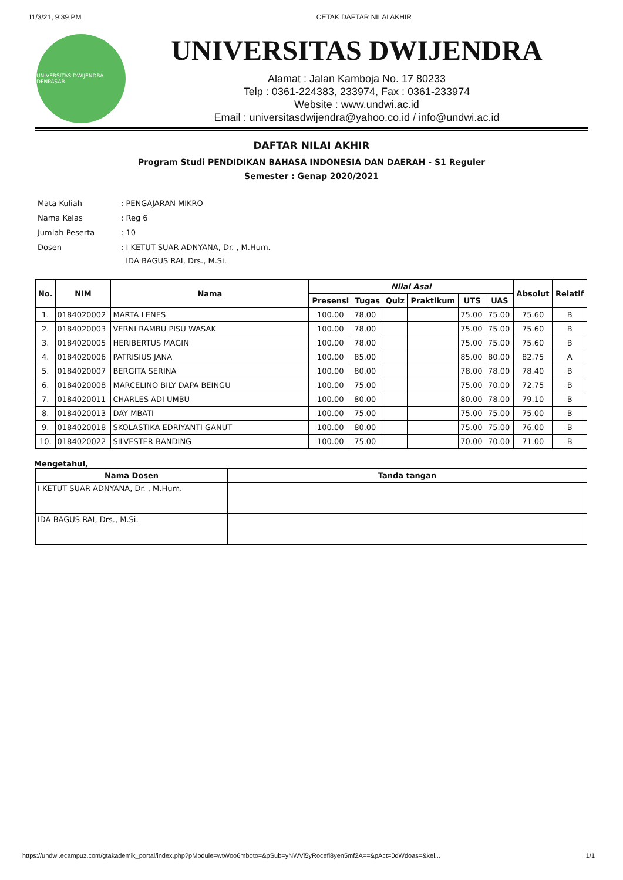11/3/21, 9:39 PM CETAK DAFTAR NILAI AKHIR
UNIVERSITAS DWIJENDRA DENPASAR
UNIVERSITAS DWIJENDRA
Alamat : Jalan Kamboja No. 17 80233
Telp : 0361-224383, 233974, Fax : 0361-233974
Website : www.undwi.ac.id
Email : universitasdwijendra@yahoo.co.id / info@undwi.ac.id
DAFTAR NILAI AKHIR
Program Studi PENDIDIKAN BAHASA INDONESIA DAN DAERAH - S1 Reguler
Semester : Genap 2020/2021
| Mata Kuliah | : PENGAJARAN MIKRO |
| Nama Kelas | : Reg 6 |
| Jumlah Peserta | : 10 |
| Dosen | : I KETUT SUAR ADNYANA, Dr. , M.Hum. IDA BAGUS RAI, Drs., M.Si. |
| No. | NIM | Nama | Nilai Asal | | | | | | Absolut | Relatif |
| --- | --- | --- | --- | --- | --- | --- | --- | --- | --- | --- |
| | | | Presensi | Tugas | Quiz | Praktikum | UTS | UAS | | |
| 1. | 0184020002 | MARTA LENES | 100.00 | 78.00 | | | 75.00 | 75.00 | 75.60 | B |
| 2. | 0184020003 | VERNI RAMBU PISU WASAK | 100.00 | 78.00 | | | 75.00 | 75.00 | 75.60 | B |
| 3. | 0184020005 | HERIBERTUS MAGIN | 100.00 | 78.00 | | | 75.00 | 75.00 | 75.60 | B |
| 4. | 0184020006 | PATRISIUS JANA | 100.00 | 85.00 | | | 85.00 | 80.00 | 82.75 | A |
| 5. | 0184020007 | BERGITA SERINA | 100.00 | 80.00 | | | 78.00 | 78.00 | 78.40 | B |
| 6. | 0184020008 | MARCELINO BILY DAPA BEINGU | 100.00 | 75.00 | | | 75.00 | 70.00 | 72.75 | B |
| 7. | 0184020011 | CHARLES ADI UMBU | 100.00 | 80.00 | | | 80.00 | 78.00 | 79.10 | B |
| 8. | 0184020013 | DAY MBATI | 100.00 | 75.00 | | | 75.00 | 75.00 | 75.00 | B |
| 9. | 0184020018 | SKOLASTIKA EDRIYANTI GANUT | 100.00 | 80.00 | | | 75.00 | 75.00 | 76.00 | B |
| 10. | 0184020022 | SILVESTER BANDING | 100.00 | 75.00 | | | 70.00 | 70.00 | 71.00 | B |
Mengetahui,
| Nama Dosen | Tanda tangan |
| --- | --- |
| I KETUT SUAR ADNYANA, Dr. , M.Hum. | |
| IDA BAGUS RAI, Drs., M.Si. | |
https://undwi.ecampuz.com/gtakademik_portal/index.php?pModule=wtWoo6mboto=&pSub=yNWVl5yRocefl8yen5mf2A==&pAct=0dWdoas=&kel... 1/1